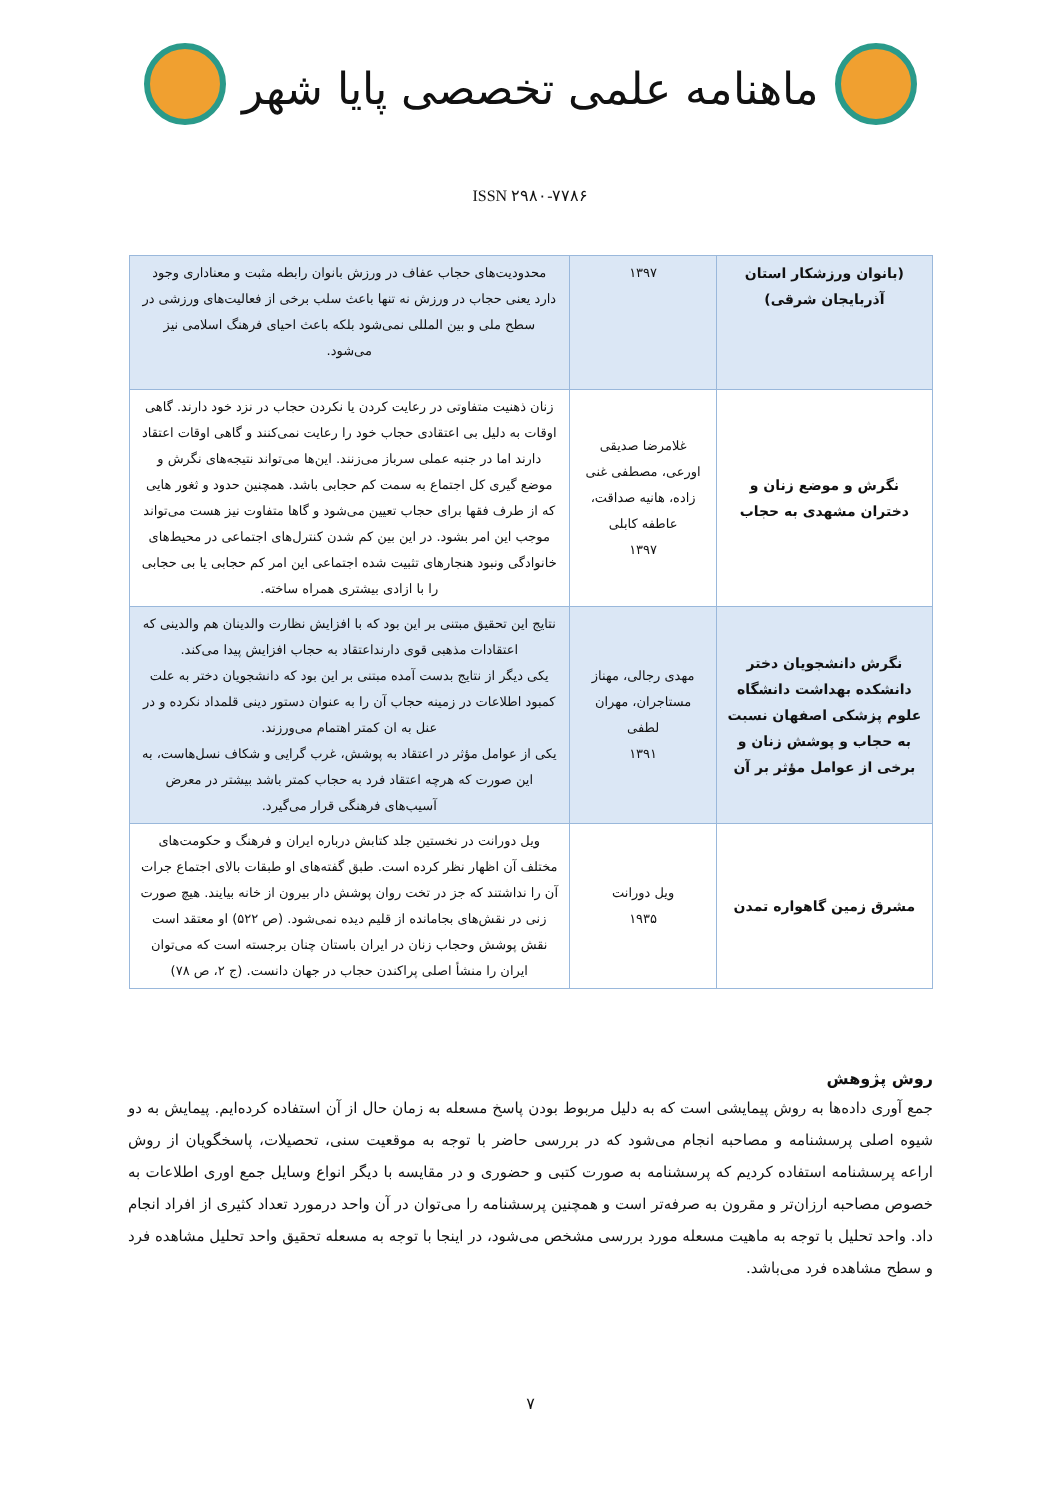ماهنامه علمی تخصصی پایا شهر
ISSN ۲۹۸۰-۷۷۸۶
| (بانوان ورزشکار استان آذربایجان شرقی) | ۱۳۹۷ | محدودیت‌های حجاب عفاف در ورزش بانوان رابطه مثبت و معناداری وجود دارد یعنی حجاب در ورزش نه تنها باعث سلب برخی از فعالیت‌های ورزشی در سطح ملی و بین المللی نمی‌شود بلکه باعث احیای فرهنگ اسلامی نیز می‌شود. |
| نگرش و موضع زنان و دختران مشهدی به حجاب | غلامرضا صدیقی اورعی، مصطفی غنی زاده، هانیه صداقت، عاطفه کابلی ۱۳۹۷ | زنان ذهنیت متفاوتی در رعایت کردن یا نکردن حجاب در نزد خود دارند. گاهی اوقات به دلیل بی اعتقادی حجاب خود را رعایت نمی‌کنند و گاهی اوقات اعتقاد دارند اما در جنبه عملی سرباز می‌زنند. این‌ها می‌تواند نتیجه‌های نگرش و موضع گیری کل اجتماع به سمت کم حجابی باشد. همچنین حدود و ثغور هایی که از طرف فقها برای حجاب تعیین می‌شود و گاها متفاوت نیز هست می‌تواند موجب این امر بشود. در این بین کم شدن کنترل‌های اجتماعی در محیط‌های خانوادگی ونبود هنجارهای تثبیت شده اجتماعی این امر کم حجابی یا بی حجابی را با ازادی بیشتری همراه ساخته. |
| نگرش دانشجویان دختر دانشکده بهداشت دانشگاه علوم پزشکی اصفهان نسبت به حجاب و پوشش زنان و برخی از عوامل مؤثر بر آن | مهدی رجالی، مهناز مستاجران، مهران لطفی ۱۳۹۱ | نتایج این تحقیق مبتنی بر این بود که با افزایش نظارت والدینان هم والدینی که اعتقادات مذهبی قوی دارنداعتقاد به حجاب افزایش پیدا می‌کند. یکی دیگر از نتایج بدست آمده مبتنی بر این بود که دانشجویان دختر به علت کمبود اطلاعات در زمینه حجاب آن را به عنوان دستور دینی قلمداد نکرده و در عنل به ان کمتر اهتمام می‌ورزند. یکی از عوامل مؤثر در اعتقاد به پوشش، غرب گرایی و شکاف نسل‌هاست، به این صورت که هرچه اعتقاد فرد به حجاب کمتر باشد بیشتر در معرض آسیب‌های فرهنگی قرار می‌گیرد. |
| مشرق زمین گاهواره تمدن | ویل دورانت ۱۹۳۵ | ویل دورانت در نخستین جلد کتابش درباره ایران و فرهنگ و حکومت‌های مختلف آن اظهار نظر کرده است. طبق گفته‌های او طبقات بالای اجتماع جرات آن را نداشتند که جز در تخت روان پوشش دار بیرون از خانه بیایند. هیچ صورت زنی در نقش‌های بجامانده از قلیم دیده نمی‌شود. (ص ۵۲۲) او معتقد است نقش پوشش وحجاب زنان در ایران باستان چنان برجسته است که می‌توان ایران را منشأ اصلی پراکندن حجاب در جهان دانست. (ج ۲، ص ۷۸) |
روش پژوهش
جمع آوری داده‌ها به روش پیمایشی است که به دلیل مربوط بودن پاسخ مسعله به زمان حال از آن استفاده کرده‌ایم. پیمایش به دو شیوه اصلی پرسشنامه و مصاحبه انجام می‌شود که در بررسی حاضر با توجه به موقعیت سنی، تحصیلات، پاسخگویان از روش اراعه پرسشنامه استفاده کردیم که پرسشنامه به صورت کتبی و حضوری و در مقایسه با دیگر انواع وسایل جمع اوری اطلاعات به خصوص مصاحبه ارزان‌تر و مقرون به صرفه‌تر است و همچنین پرسشنامه را می‌توان در آن واحد درمورد تعداد کثیری از افراد انجام داد. واحد تحلیل با توجه به ماهیت مسعله مورد بررسی مشخص می‌شود، در اینجا با توجه به مسعله تحقیق واحد تحلیل مشاهده فرد و سطح مشاهده فرد می‌باشد.
۷